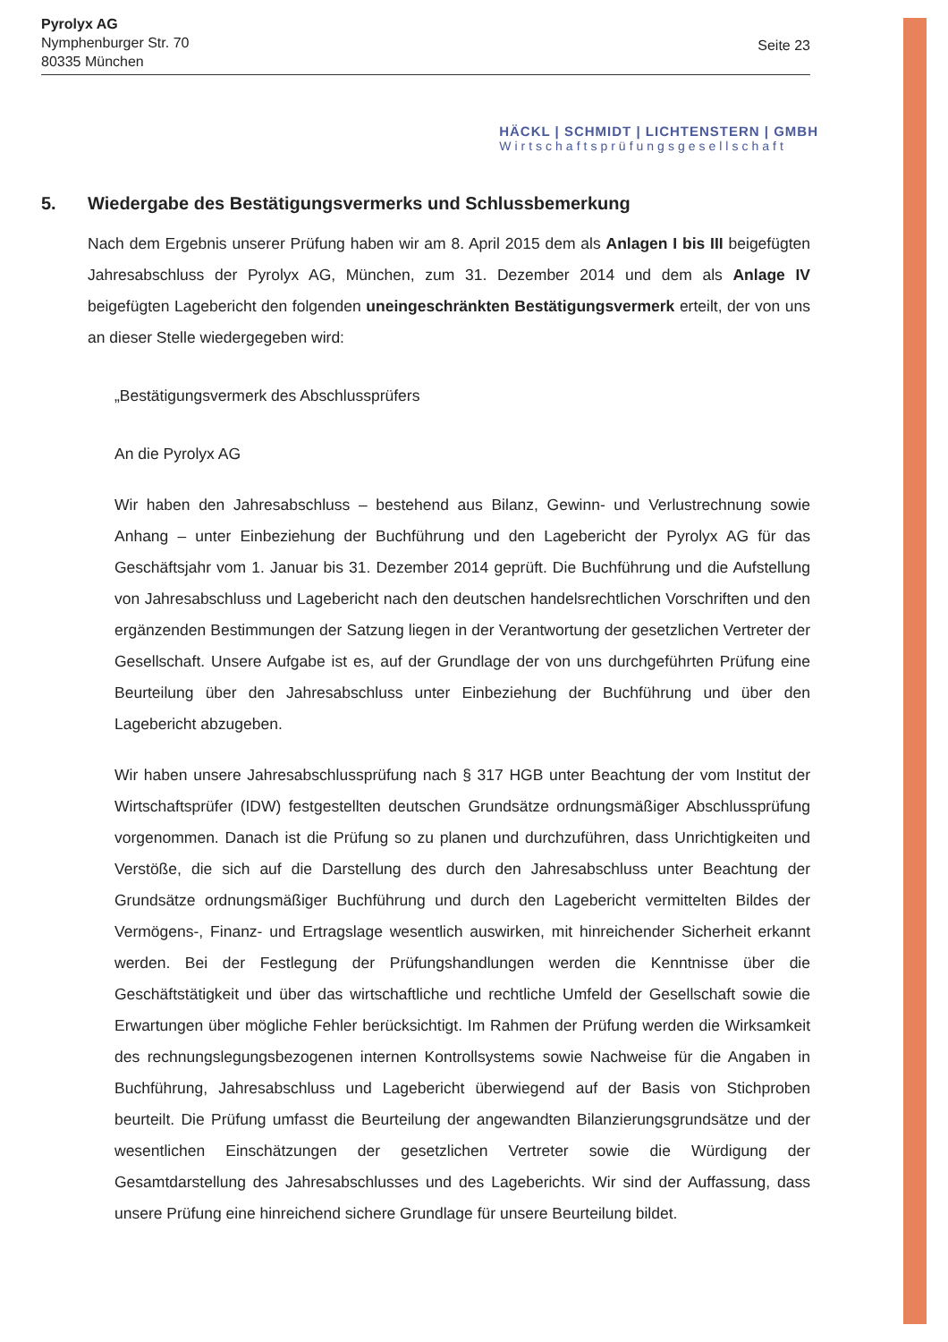Pyrolyx AG
Nymphenburger Str. 70
80335 München
Seite 23
HÄCKL | SCHMIDT | LICHTENSTERN | GMBH
Wirtschaftsprüfungsgesellschaft
5. Wiedergabe des Bestätigungsvermerks und Schlussbemerkung
Nach dem Ergebnis unserer Prüfung haben wir am 8. April 2015 dem als Anlagen I bis III beigefügten Jahresabschluss der Pyrolyx AG, München, zum 31. Dezember 2014 und dem als Anlage IV beigefügten Lagebericht den folgenden uneingeschränkten Bestätigungsvermerk erteilt, der von uns an dieser Stelle wiedergegeben wird:
„Bestätigungsvermerk des Abschlussprüfers
An die Pyrolyx AG
Wir haben den Jahresabschluss – bestehend aus Bilanz, Gewinn- und Verlustrechnung sowie Anhang – unter Einbeziehung der Buchführung und den Lagebericht der Pyrolyx AG für das Geschäftsjahr vom 1. Januar bis 31. Dezember 2014 geprüft. Die Buchführung und die Aufstellung von Jahresabschluss und Lagebericht nach den deutschen handelsrechtlichen Vorschriften und den ergänzenden Bestimmungen der Satzung liegen in der Verantwortung der gesetzlichen Vertreter der Gesellschaft. Unsere Aufgabe ist es, auf der Grundlage der von uns durchgeführten Prüfung eine Beurteilung über den Jahresabschluss unter Einbeziehung der Buchführung und über den Lagebericht abzugeben.
Wir haben unsere Jahresabschlussprüfung nach § 317 HGB unter Beachtung der vom Institut der Wirtschaftsprüfer (IDW) festgestellten deutschen Grundsätze ordnungsmäßiger Abschlussprüfung vorgenommen. Danach ist die Prüfung so zu planen und durchzuführen, dass Unrichtigkeiten und Verstöße, die sich auf die Darstellung des durch den Jahresabschluss unter Beachtung der Grundsätze ordnungsmäßiger Buchführung und durch den Lagebericht vermittelten Bildes der Vermögens-, Finanz- und Ertragslage wesentlich auswirken, mit hinreichender Sicherheit erkannt werden. Bei der Festlegung der Prüfungshandlungen werden die Kenntnisse über die Geschäftstätigkeit und über das wirtschaftliche und rechtliche Umfeld der Gesellschaft sowie die Erwartungen über mögliche Fehler berücksichtigt. Im Rahmen der Prüfung werden die Wirksamkeit des rechnungslegungsbezogenen internen Kontrollsystems sowie Nachweise für die Angaben in Buchführung, Jahresabschluss und Lagebericht überwiegend auf der Basis von Stichproben beurteilt. Die Prüfung umfasst die Beurteilung der angewandten Bilanzierungsgrundsätze und der wesentlichen Einschätzungen der gesetzlichen Vertreter sowie die Würdigung der Gesamtdarstellung des Jahresabschlusses und des Lageberichts. Wir sind der Auffassung, dass unsere Prüfung eine hinreichend sichere Grundlage für unsere Beurteilung bildet.